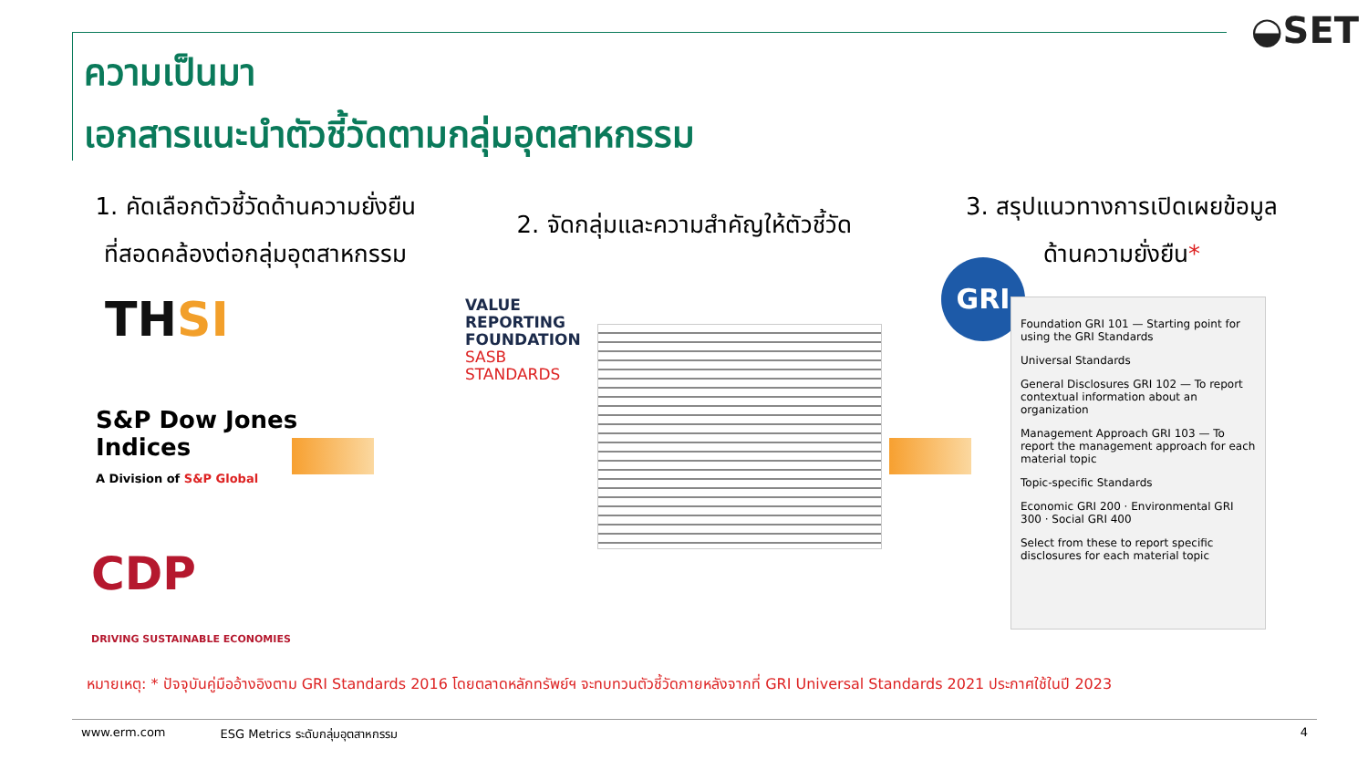◒SET
ความเป็นมา
เอกสารแนะนำตัวชี้วัดตามกลุ่มอุตสาหกรรม
1. คัดเลือกตัวชี้วัดด้านความยั่งยืน
ที่สอดคล้องต่อกลุ่มอุตสาหกรรม
2. จัดกลุ่มและความสำคัญให้ตัวชี้วัด
3. สรุปแนวทางการเปิดเผยข้อมูล
ด้านความยั่งยืน*
THSI
S&P Dow Jones
Indices
A Division of S&P Global
CDP
DRIVING SUSTAINABLE ECONOMIES
VALUE
REPORTING
FOUNDATION
SASB
STANDARDS
GRI
Foundation GRI 101 — Starting point for using the GRI Standards
Universal Standards
General Disclosures GRI 102 — To report contextual information about an organization
Management Approach GRI 103 — To report the management approach for each material topic
Topic-specific Standards
Economic GRI 200 · Environmental GRI 300 · Social GRI 400
Select from these to report specific disclosures for each material topic
หมายเหตุ: * ปัจจุบันคู่มืออ้างอิงตาม GRI Standards 2016 โดยตลาดหลักทรัพย์ฯ จะทบทวนตัวชี้วัดภายหลังจากที่ GRI Universal Standards 2021 ประกาศใช้ในปี 2023
www.erm.com ESG Metrics ระดับกลุ่มอุตสาหกรรม 4